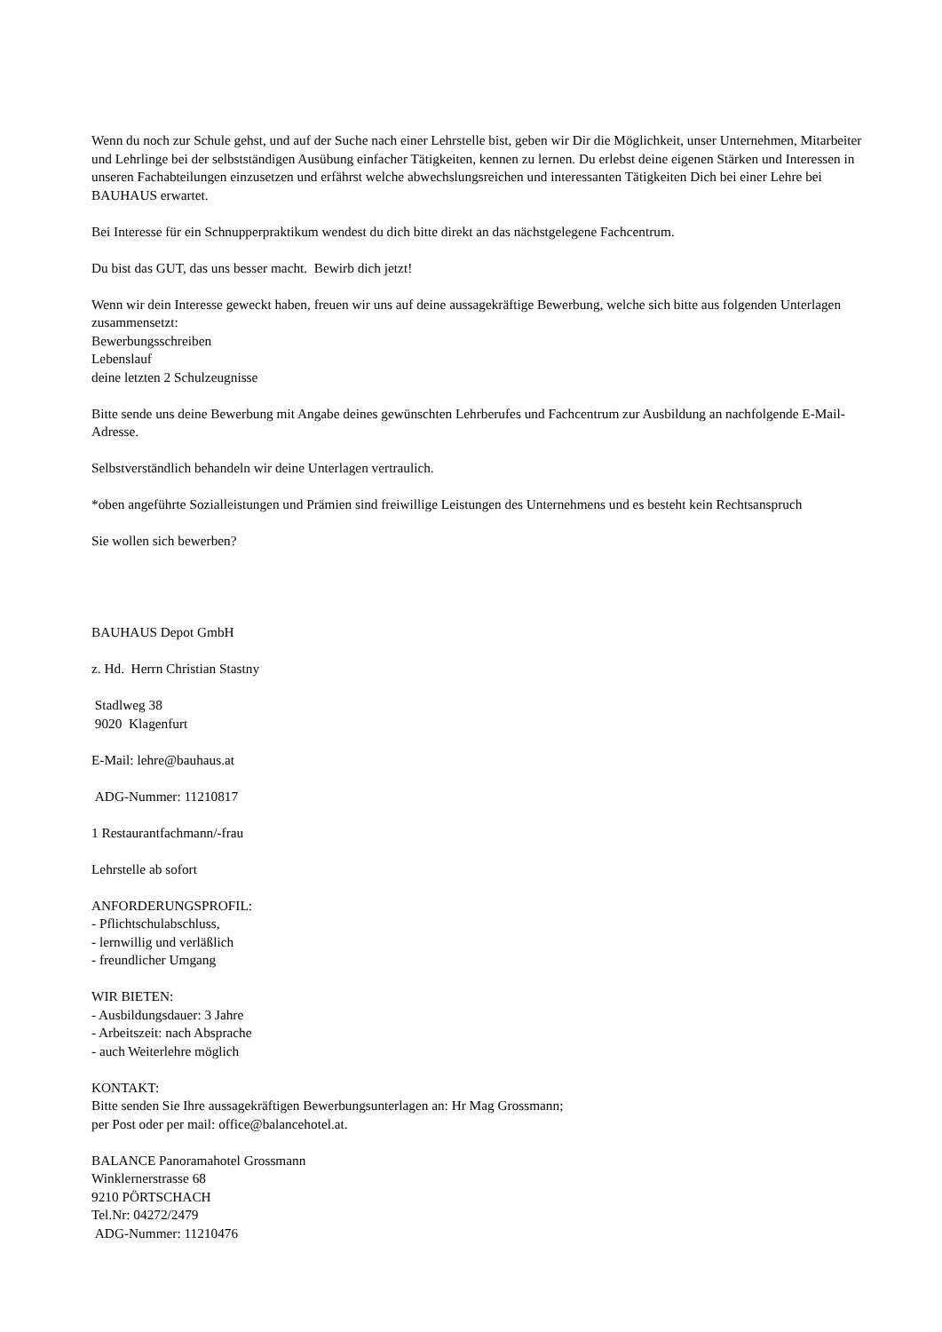Wenn du noch zur Schule gehst, und auf der Suche nach einer Lehrstelle bist, geben wir Dir die Möglichkeit, unser Unternehmen, Mitarbeiter und Lehrlinge bei der selbstständigen Ausübung einfacher Tätigkeiten, kennen zu lernen. Du erlebst deine eigenen Stärken und Interessen in unseren Fachabteilungen einzusetzen und erfährst welche abwechslungsreichen und interessanten Tätigkeiten Dich bei einer Lehre bei BAUHAUS erwartet.
Bei Interesse für ein Schnupperpraktikum wendest du dich bitte direkt an das nächstgelegene Fachcentrum.
Du bist das GUT, das uns besser macht. Bewirb dich jetzt!
Wenn wir dein Interesse geweckt haben, freuen wir uns auf deine aussagekräftige Bewerbung, welche sich bitte aus folgenden Unterlagen zusammensetzt:
Bewerbungsschreiben
Lebenslauf
deine letzten 2 Schulzeugnisse
Bitte sende uns deine Bewerbung mit Angabe deines gewünschten Lehrberufes und Fachcentrum zur Ausbildung an nachfolgende E-Mail-Adresse.
Selbstverständlich behandeln wir deine Unterlagen vertraulich.
*oben angeführte Sozialleistungen und Prämien sind freiwillige Leistungen des Unternehmens und es besteht kein Rechtsanspruch
Sie wollen sich bewerben?
BAUHAUS Depot GmbH
z. Hd. Herrn Christian Stastny
Stadlweg 38
9020 Klagenfurt
E-Mail: lehre@bauhaus.at
ADG-Nummer: 11210817
1 Restaurantfachmann/-frau
Lehrstelle ab sofort
ANFORDERUNGSPROFIL:
- Pflichtschulabschluss,
- lernwillig und verläßlich
- freundlicher Umgang
WIR BIETEN:
- Ausbildungsdauer: 3 Jahre
- Arbeitszeit: nach Absprache
- auch Weiterlehre möglich
KONTAKT:
Bitte senden Sie Ihre aussagekräftigen Bewerbungsunterlagen an: Hr Mag Grossmann;
per Post oder per mail: office@balancehotel.at.
BALANCE Panoramahotel Grossmann
Winklernerstrasse 68
9210 PÖRTSCHACH
Tel.Nr: 04272/2479
ADG-Nummer: 11210476